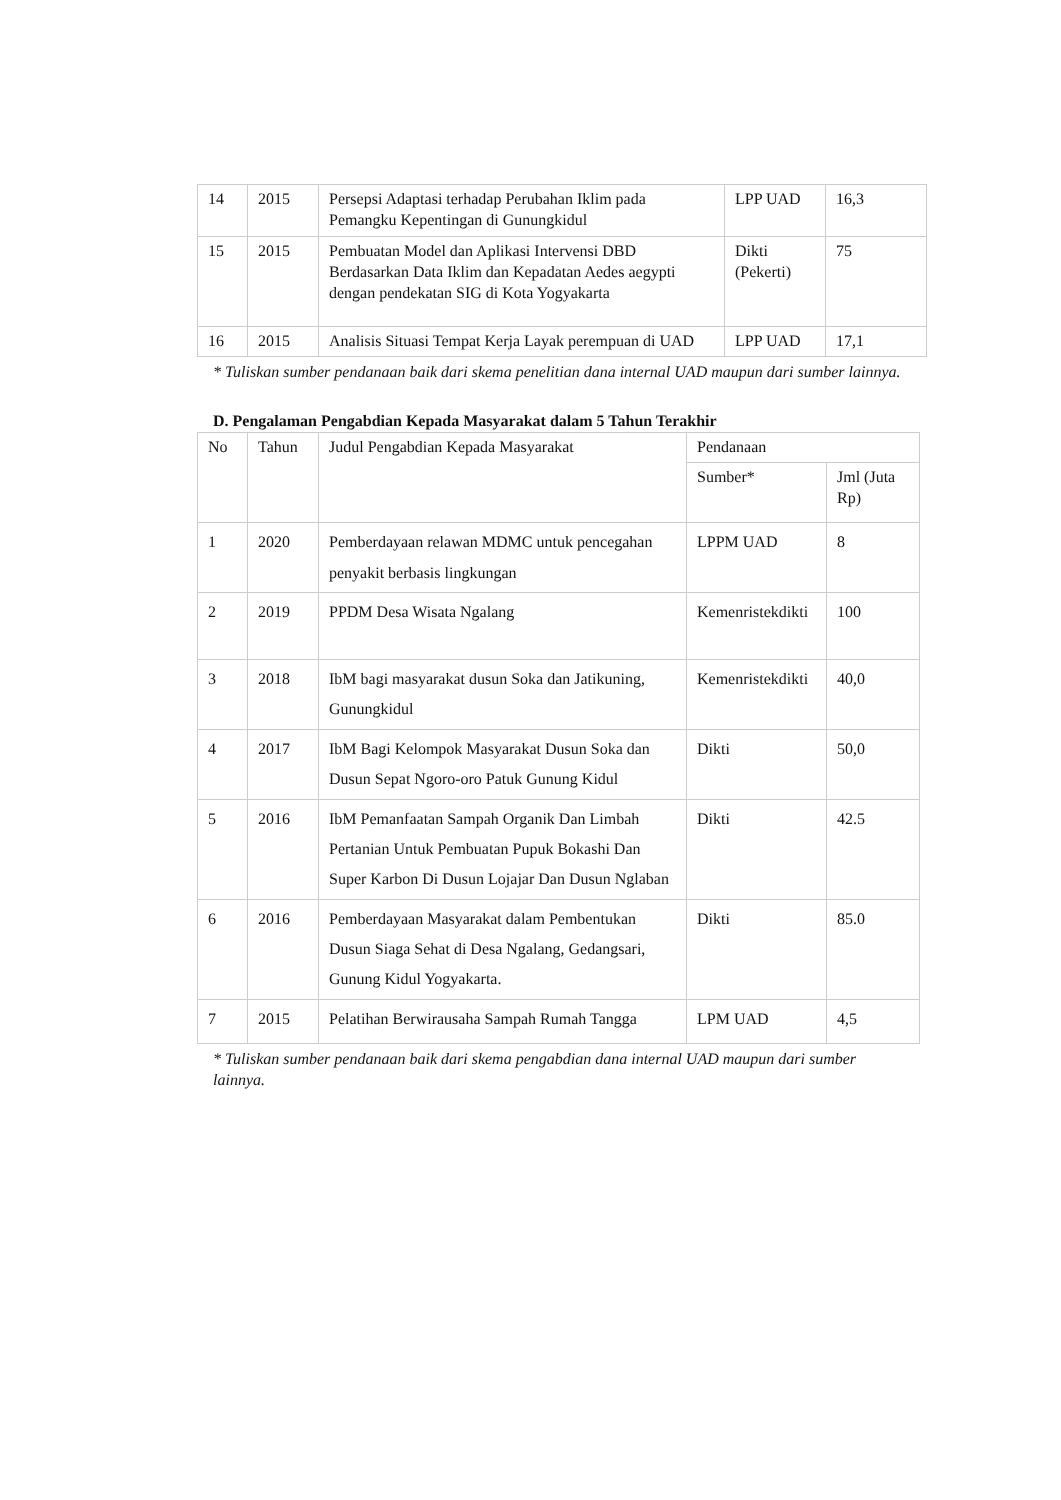| 14 | 2015 | Persepsi Adaptasi terhadap Perubahan Iklim pada Pemangku Kepentingan di Gunungkidul | LPP UAD | 16,3 |
| 15 | 2015 | Pembuatan Model dan Aplikasi Intervensi DBD Berdasarkan Data Iklim dan Kepadatan Aedes aegypti dengan pendekatan SIG di Kota Yogyakarta | Dikti (Pekerti) | 75 |
| 16 | 2015 | Analisis Situasi Tempat Kerja Layak perempuan di UAD | LPP UAD | 17,1 |
* Tuliskan sumber pendanaan baik dari skema penelitian dana internal UAD maupun dari sumber lainnya.
D. Pengalaman Pengabdian Kepada Masyarakat dalam 5 Tahun Terakhir
| No | Tahun | Judul Pengabdian Kepada Masyarakat | Pendanaan | |
| --- | --- | --- | --- | --- |
| | | | Sumber* | Jml (Juta Rp) |
| 1 | 2020 | Pemberdayaan relawan MDMC untuk pencegahan penyakit berbasis lingkungan | LPPM UAD | 8 |
| 2 | 2019 | PPDM Desa Wisata Ngalang | Kemenristekdikti | 100 |
| 3 | 2018 | IbM bagi masyarakat dusun Soka dan Jatikuning, Gunungkidul | Kemenristekdikti | 40,0 |
| 4 | 2017 | IbM Bagi Kelompok Masyarakat Dusun Soka dan Dusun Sepat Ngoro-oro Patuk Gunung Kidul | Dikti | 50,0 |
| 5 | 2016 | IbM Pemanfaatan Sampah Organik Dan Limbah Pertanian Untuk Pembuatan Pupuk Bokashi Dan Super Karbon Di Dusun Lojajar Dan Dusun Nglaban | Dikti | 42.5 |
| 6 | 2016 | Pemberdayaan Masyarakat dalam Pembentukan Dusun Siaga Sehat di Desa Ngalang, Gedangsari, Gunung Kidul Yogyakarta. | Dikti | 85.0 |
| 7 | 2015 | Pelatihan Berwirausaha Sampah Rumah Tangga | LPM UAD | 4,5 |
* Tuliskan sumber pendanaan baik dari skema pengabdian dana internal UAD maupun dari sumber lainnya.